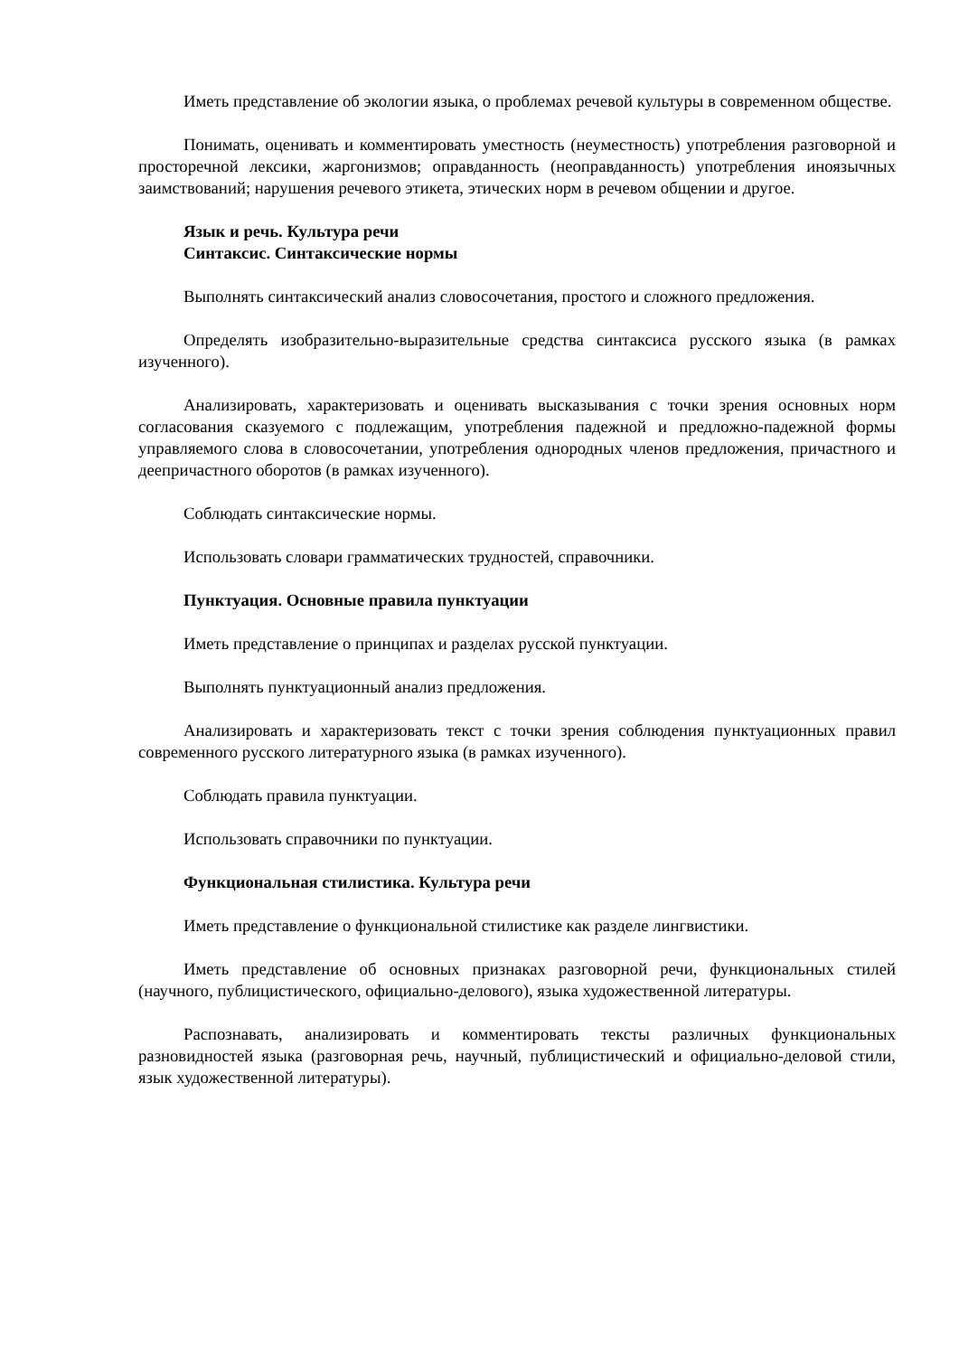Иметь представление об экологии языка, о проблемах речевой культуры в современном обществе.
Понимать, оценивать и комментировать уместность (неуместность) употребления разговорной и просторечной лексики, жаргонизмов; оправданность (неоправданность) употребления иноязычных заимствований; нарушения речевого этикета, этических норм в речевом общении и другое.
Язык и речь. Культура речи
Синтаксис. Синтаксические нормы
Выполнять синтаксический анализ словосочетания, простого и сложного предложения.
Определять изобразительно-выразительные средства синтаксиса русского языка (в рамках изученного).
Анализировать, характеризовать и оценивать высказывания с точки зрения основных норм согласования сказуемого с подлежащим, употребления падежной и предложно-падежной формы управляемого слова в словосочетании, употребления однородных членов предложения, причастного и деепричастного оборотов (в рамках изученного).
Соблюдать синтаксические нормы.
Использовать словари грамматических трудностей, справочники.
Пунктуация. Основные правила пунктуации
Иметь представление о принципах и разделах русской пунктуации.
Выполнять пунктуационный анализ предложения.
Анализировать и характеризовать текст с точки зрения соблюдения пунктуационных правил современного русского литературного языка (в рамках изученного).
Соблюдать правила пунктуации.
Использовать справочники по пунктуации.
Функциональная стилистика. Культура речи
Иметь представление о функциональной стилистике как разделе лингвистики.
Иметь представление об основных признаках разговорной речи, функциональных стилей (научного, публицистического, официально-делового), языка художественной литературы.
Распознавать, анализировать и комментировать тексты различных функциональных разновидностей языка (разговорная речь, научный, публицистический и официально-деловой стили, язык художественной литературы).